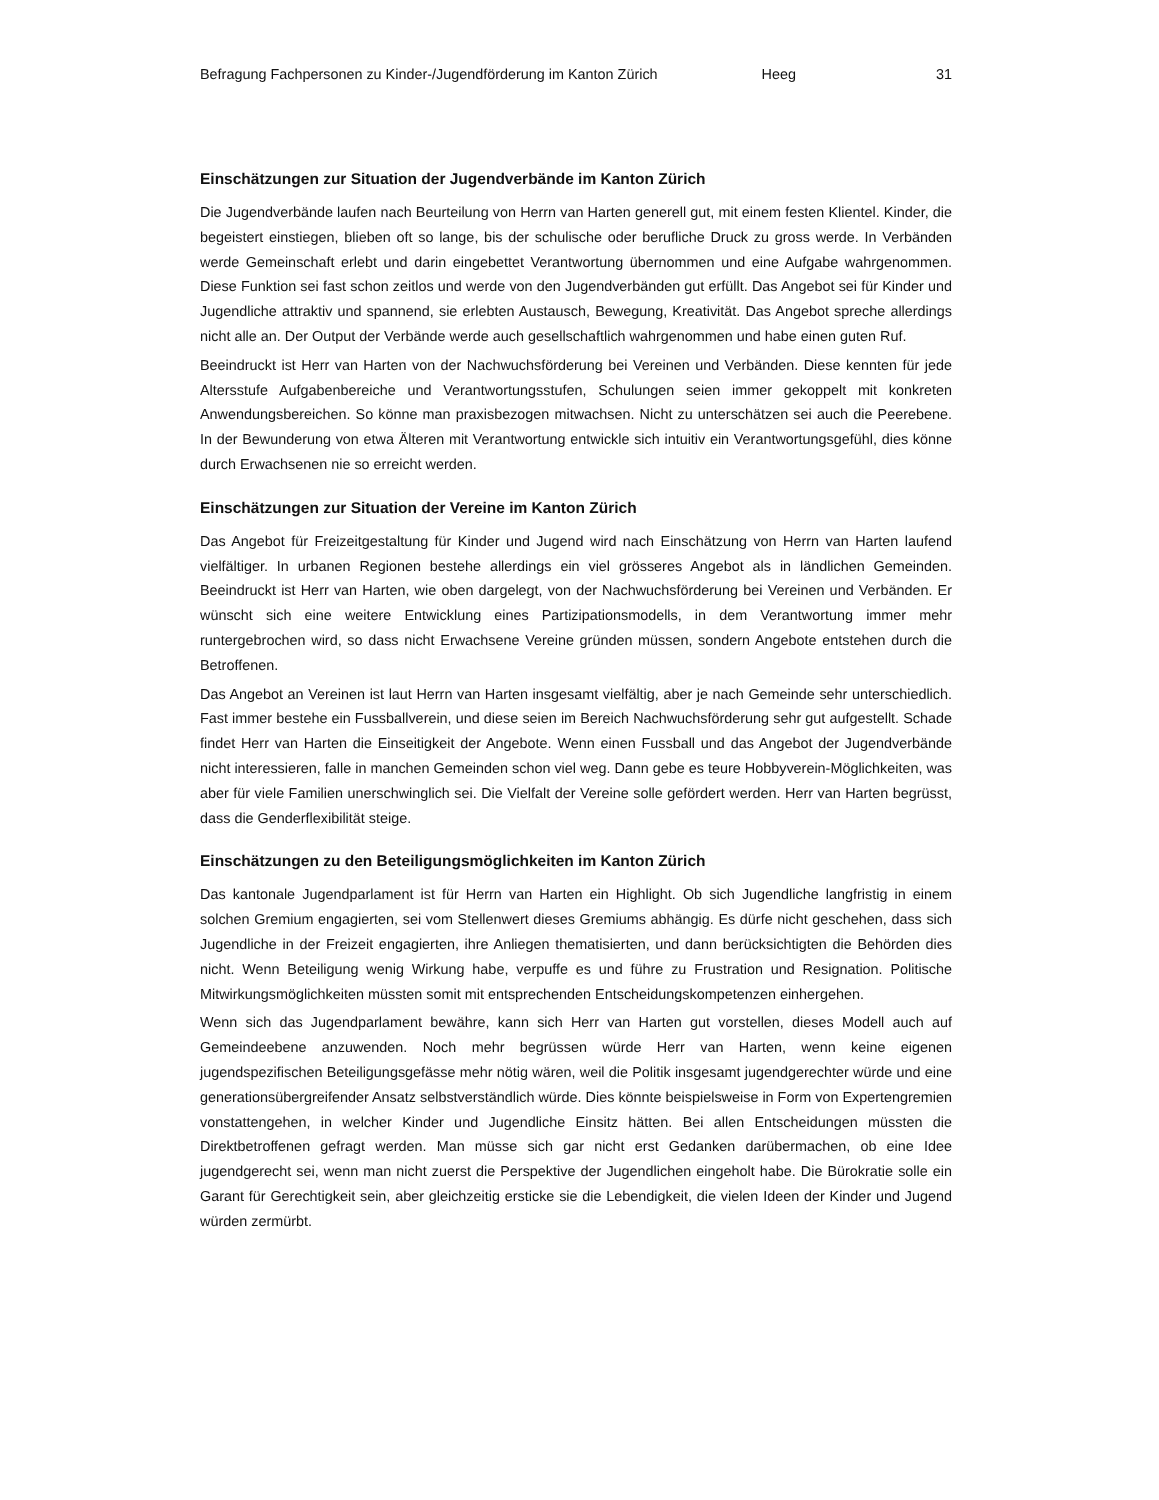Befragung Fachpersonen zu Kinder-/Jugendförderung im Kanton Zürich Heeg 31
Einschätzungen zur Situation der Jugendverbände im Kanton Zürich
Die Jugendverbände laufen nach Beurteilung von Herrn van Harten generell gut, mit einem festen Klientel. Kinder, die begeistert einstiegen, blieben oft so lange, bis der schulische oder berufliche Druck zu gross werde. In Verbänden werde Gemeinschaft erlebt und darin eingebettet Verantwortung übernommen und eine Aufgabe wahrgenommen. Diese Funktion sei fast schon zeitlos und werde von den Jugendverbänden gut erfüllt. Das Angebot sei für Kinder und Jugendliche attraktiv und spannend, sie erlebten Austausch, Bewegung, Kreativität. Das Angebot spreche allerdings nicht alle an. Der Output der Verbände werde auch gesellschaftlich wahrgenommen und habe einen guten Ruf.
Beeindruckt ist Herr van Harten von der Nachwuchsförderung bei Vereinen und Verbänden. Diese kennten für jede Altersstufe Aufgabenbereiche und Verantwortungsstufen, Schulungen seien immer gekoppelt mit konkreten Anwendungsbereichen. So könne man praxisbezogen mitwachsen. Nicht zu unterschätzen sei auch die Peerebene. In der Bewunderung von etwa Älteren mit Verantwortung entwickle sich intuitiv ein Verantwortungsgefühl, dies könne durch Erwachsenen nie so erreicht werden.
Einschätzungen zur Situation der Vereine im Kanton Zürich
Das Angebot für Freizeitgestaltung für Kinder und Jugend wird nach Einschätzung von Herrn van Harten laufend vielfältiger. In urbanen Regionen bestehe allerdings ein viel grösseres Angebot als in ländlichen Gemeinden. Beeindruckt ist Herr van Harten, wie oben dargelegt, von der Nachwuchsförderung bei Vereinen und Verbänden. Er wünscht sich eine weitere Entwicklung eines Partizipationsmodells, in dem Verantwortung immer mehr runtergebrochen wird, so dass nicht Erwachsene Vereine gründen müssen, sondern Angebote entstehen durch die Betroffenen.
Das Angebot an Vereinen ist laut Herrn van Harten insgesamt vielfältig, aber je nach Gemeinde sehr unterschiedlich. Fast immer bestehe ein Fussballverein, und diese seien im Bereich Nachwuchsförderung sehr gut aufgestellt. Schade findet Herr van Harten die Einseitigkeit der Angebote. Wenn einen Fussball und das Angebot der Jugendverbände nicht interessieren, falle in manchen Gemeinden schon viel weg. Dann gebe es teure Hobbyverein-Möglichkeiten, was aber für viele Familien unerschwinglich sei. Die Vielfalt der Vereine solle gefördert werden. Herr van Harten begrüsst, dass die Genderflexibilität steige.
Einschätzungen zu den Beteiligungsmöglichkeiten im Kanton Zürich
Das kantonale Jugendparlament ist für Herrn van Harten ein Highlight. Ob sich Jugendliche langfristig in einem solchen Gremium engagierten, sei vom Stellenwert dieses Gremiums abhängig. Es dürfe nicht geschehen, dass sich Jugendliche in der Freizeit engagierten, ihre Anliegen thematisierten, und dann berücksichtigten die Behörden dies nicht. Wenn Beteiligung wenig Wirkung habe, verpuffe es und führe zu Frustration und Resignation. Politische Mitwirkungsmöglichkeiten müssten somit mit entsprechenden Entscheidungskompetenzen einhergehen.
Wenn sich das Jugendparlament bewähre, kann sich Herr van Harten gut vorstellen, dieses Modell auch auf Gemeindeebene anzuwenden. Noch mehr begrüssen würde Herr van Harten, wenn keine eigenen jugendspezifischen Beteiligungsgefässe mehr nötig wären, weil die Politik insgesamt jugendgerechter würde und eine generationsübergreifender Ansatz selbstverständlich würde. Dies könnte beispielsweise in Form von Expertengremien vonstattengehen, in welcher Kinder und Jugendliche Einsitz hätten. Bei allen Entscheidungen müssten die Direktbetroffenen gefragt werden. Man müsse sich gar nicht erst Gedanken darübermachen, ob eine Idee jugendgerecht sei, wenn man nicht zuerst die Perspektive der Jugendlichen eingeholt habe. Die Bürokratie solle ein Garant für Gerechtigkeit sein, aber gleichzeitig ersticke sie die Lebendigkeit, die vielen Ideen der Kinder und Jugend würden zermürbt.